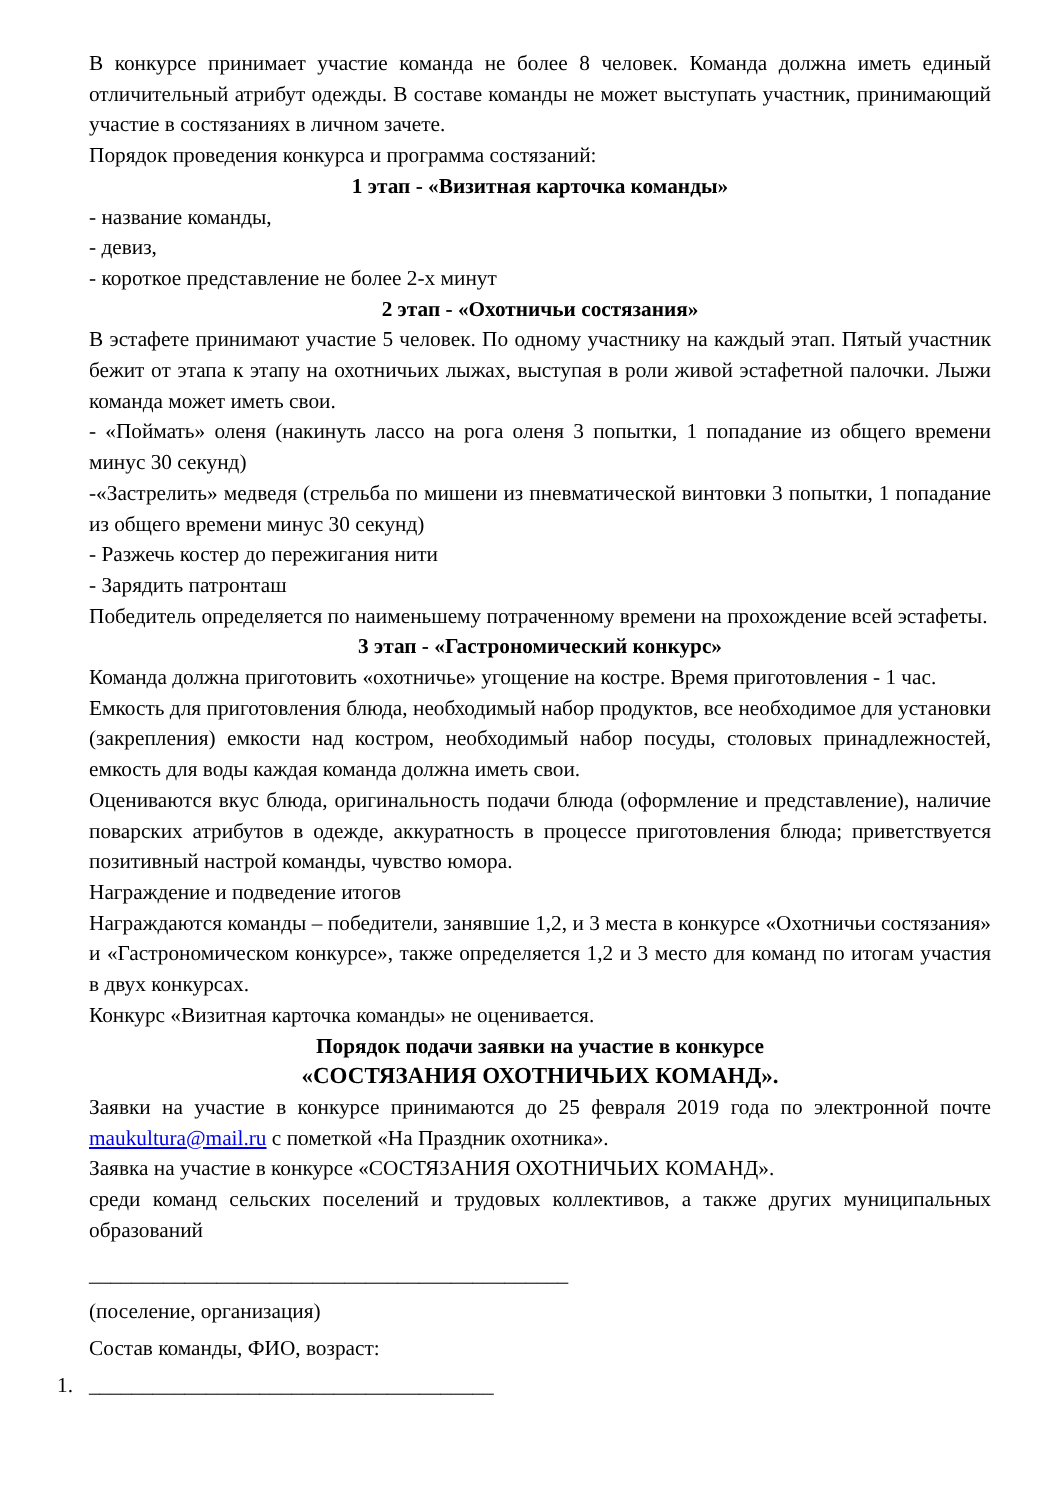В конкурсе принимает участие команда не более 8 человек. Команда должна иметь единый отличительный атрибут одежды. В составе команды не может выступать участник, принимающий участие в состязаниях в личном зачете.
Порядок проведения конкурса и программа состязаний:
1 этап - «Визитная карточка команды»
- название команды,
- девиз,
- короткое представление не более 2-х минут
2 этап - «Охотничьи состязания»
В эстафете принимают участие 5 человек. По одному участнику на каждый этап. Пятый участник бежит от этапа к этапу на охотничьих лыжах, выступая в роли живой эстафетной палочки. Лыжи команда может иметь свои.
- «Поймать» оленя (накинуть лассо на рога оленя 3 попытки, 1 попадание из общего времени минус 30 секунд)
-«Застрелить» медведя (стрельба по мишени из пневматической винтовки 3 попытки, 1 попадание из общего времени минус 30 секунд)
- Разжечь костер до пережигания нити
- Зарядить патронташ
Победитель определяется по наименьшему потраченному времени на прохождение всей эстафеты.
3 этап - «Гастрономический конкурс»
Команда должна приготовить «охотничье» угощение на костре. Время приготовления - 1 час.
Емкость для приготовления блюда, необходимый набор продуктов, все необходимое для установки (закрепления) емкости над костром, необходимый набор посуды, столовых принадлежностей, емкость для воды каждая команда должна иметь свои.
Оцениваются вкус блюда, оригинальность подачи блюда (оформление и представление), наличие поварских атрибутов в одежде, аккуратность в процессе приготовления блюда; приветствуется позитивный настрой команды, чувство юмора.
Награждение и подведение итогов
Награждаются команды – победители, занявшие 1,2, и 3 места в конкурсе «Охотничьи состязания» и «Гастрономическом конкурсе», также определяется 1,2 и 3 место для команд по итогам участия в двух конкурсах.
Конкурс «Визитная карточка команды» не оценивается.
Порядок подачи заявки на участие в конкурсе
«СОСТЯЗАНИЯ ОХОТНИЧЬИХ КОМАНД».
Заявки на участие в конкурсе принимаются до 25 февраля 2019 года по электронной почте maukultura@mail.ru с пометкой «На Праздник охотника».
Заявка на участие в конкурсе «СОСТЯЗАНИЯ ОХОТНИЧЬИХ КОМАНД».
среди команд сельских поселений и трудовых коллективов, а также других муниципальных образований
_____________________________________________
(поселение, организация)
Состав команды, ФИО, возраст:
1. ______________________________________